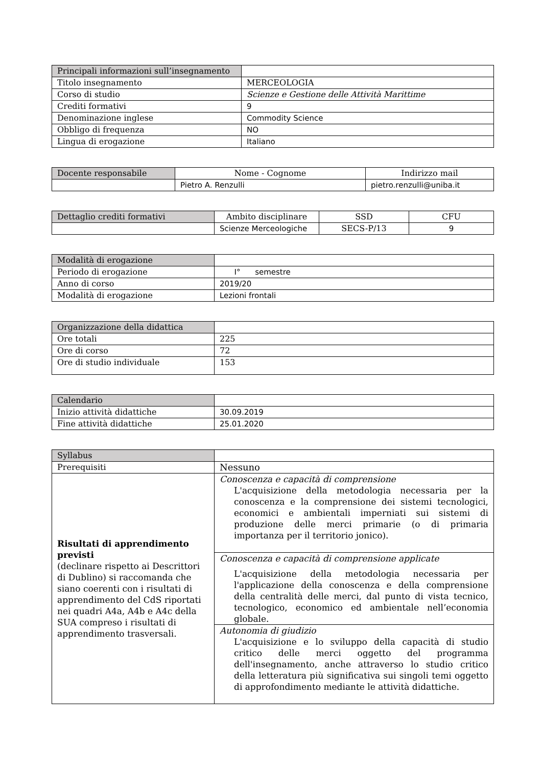| Principali informazioni sull’insegnamento | |
| Titolo insegnamento | MERCEOLOGIA |
| Corso di studio | Scienze e Gestione delle Attività Marittime |
| Crediti formativi | 9 |
| Denominazione inglese | Commodity Science |
| Obbligo di frequenza | NO |
| Lingua di erogazione | Italiano |
| Docente responsabile | Nome - Cognome | Indirizzo mail |
| --- | --- | --- |
| | Pietro A. Renzulli | pietro.renzulli@uniba.it |
| Dettaglio crediti formativi | Ambito disciplinare | SSD | CFU |
| --- | --- | --- | --- |
| | Scienze Merceologiche | SECS-P/13 | 9 |
| Modalità di erogazione | |
| Periodo di erogazione | I° semestre |
| Anno di corso | 2019/20 |
| Modalità di erogazione | Lezioni frontali |
| Organizzazione della didattica | |
| Ore totali | 225 |
| Ore di corso | 72 |
| Ore di studio individuale | 153 |
| Calendario | |
| Inizio attività didattiche | 30.09.2019 |
| Fine attività didattiche | 25.01.2020 |
| Syllabus | |
| Prerequisiti | Nessuno |
| Risultati di apprendimento previsti (declinare rispetto ai Descrittori di Dublino) si raccomanda che siano coerenti con i risultati di apprendimento del CdS riportati nei quadri A4a, A4b e A4c della SUA compreso i risultati di apprendimento trasversali. | Conoscenza e capacità di comprensione L'acquisizione della metodologia necessaria per la conoscenza e la comprensione dei sistemi tecnologici, economici e ambientali imperniati sui sistemi di produzione delle merci primarie (o di primaria importanza per il territorio jonico). |
| | Conoscenza e capacità di comprensione applicate L'acquisizione della metodologia necessaria per l'applicazione della conoscenza e della comprensione della centralità delle merci, dal punto di vista tecnico, tecnologico, economico ed ambientale nell’economia globale. |
| | Autonomia di giudizio L'acquisizione e lo sviluppo della capacità di studio critico delle merci oggetto del programma dell'insegnamento, anche attraverso lo studio critico della letteratura più significativa sui singoli temi oggetto di approfondimento mediante le attività didattiche. |